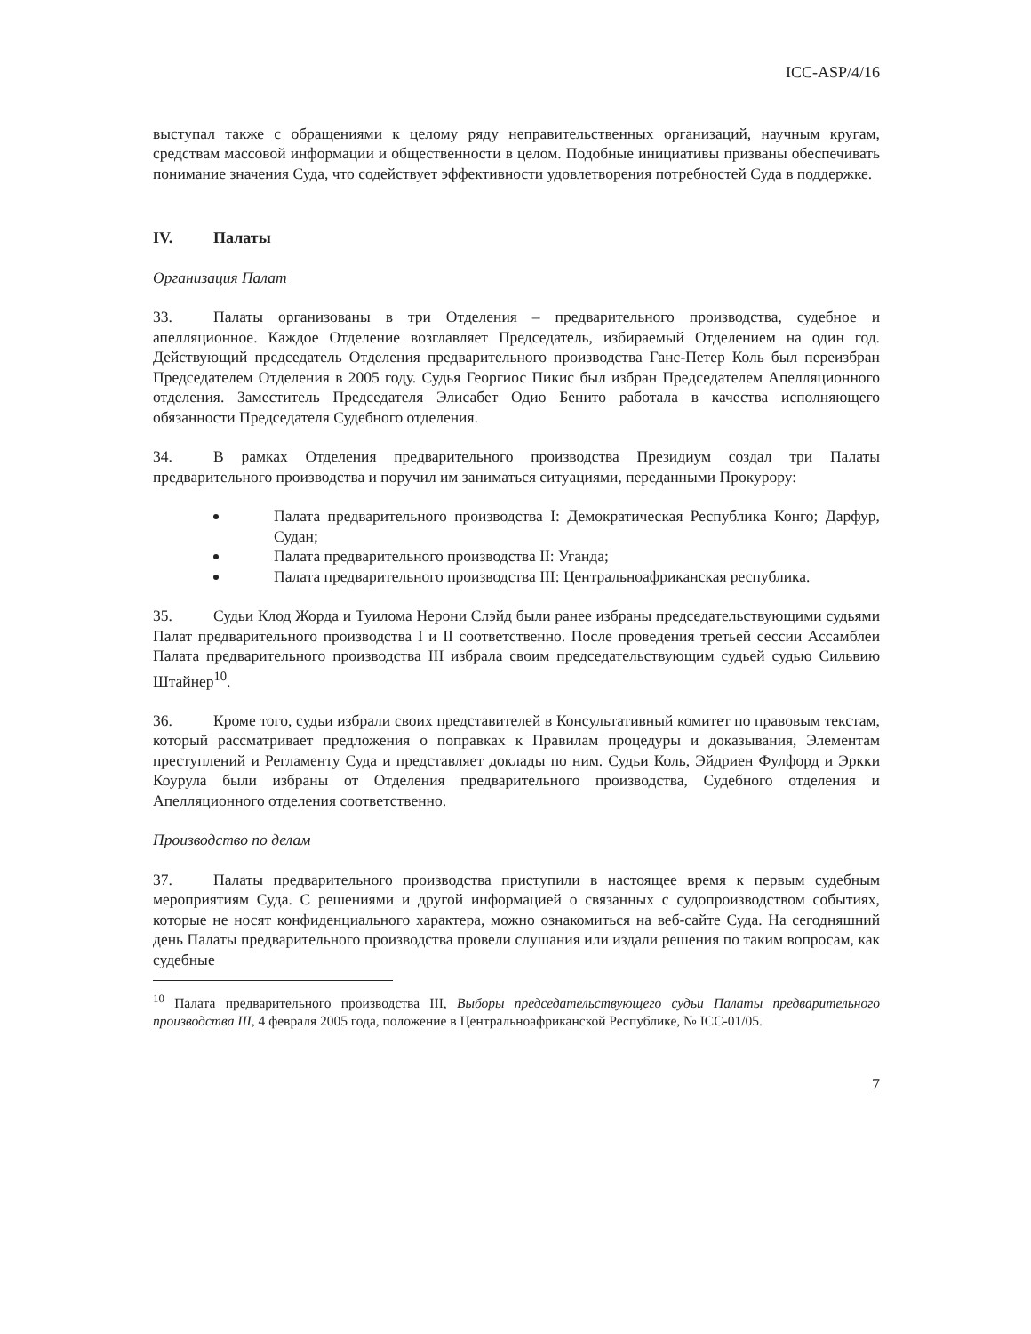ICC-ASP/4/16
выступал также с обращениями к целому ряду неправительственных организаций, научным кругам, средствам массовой информации и общественности в целом. Подобные инициативы призваны обеспечивать понимание значения Суда, что содействует эффективности удовлетворения потребностей Суда в поддержке.
IV. Палаты
Организация Палат
33. Палаты организованы в три Отделения – предварительного производства, судебное и апелляционное. Каждое Отделение возглавляет Председатель, избираемый Отделением на один год. Действующий председатель Отделения предварительного производства Ганс-Петер Коль был переизбран Председателем Отделения в 2005 году. Судья Георгиос Пикис был избран Председателем Апелляционного отделения. Заместитель Председателя Элисабет Одио Бенито работала в качества исполняющего обязанности Председателя Судебного отделения.
34. В рамках Отделения предварительного производства Президиум создал три Палаты предварительного производства и поручил им заниматься ситуациями, переданными Прокурору:
Палата предварительного производства I: Демократическая Республика Конго; Дарфур, Судан;
Палата предварительного производства II: Уганда;
Палата предварительного производства III: Центральноафриканская республика.
35. Судьи Клод Жорда и Туилома Нерони Слэйд были ранее избраны председательствующими судьями Палат предварительного производства I и II соответственно. После проведения третьей сессии Ассамблеи Палата предварительного производства III избрала своим председательствующим судьей судью Сильвию Штайнер<sup>10</sup>.
36. Кроме того, судьи избрали своих представителей в Консультативный комитет по правовым текстам, который рассматривает предложения о поправках к Правилам процедуры и доказывания, Элементам преступлений и Регламенту Суда и представляет доклады по ним. Судьи Коль, Эйдриен Фулфорд и Эркки Коурула были избраны от Отделения предварительного производства, Судебного отделения и Апелляционного отделения соответственно.
Производство по делам
37. Палаты предварительного производства приступили в настоящее время к первым судебным мероприятиям Суда. С решениями и другой информацией о связанных с судопроизводством событиях, которые не носят конфиденциального характера, можно ознакомиться на веб-сайте Суда. На сегодняшний день Палаты предварительного производства провели слушания или издали решения по таким вопросам, как судебные
<sup>10</sup> Палата предварительного производства III, Выборы председательствующего судьи Палаты предварительного производства III, 4 февраля 2005 года, положение в Центральноафриканской Республике, № ICC-01/05.
7